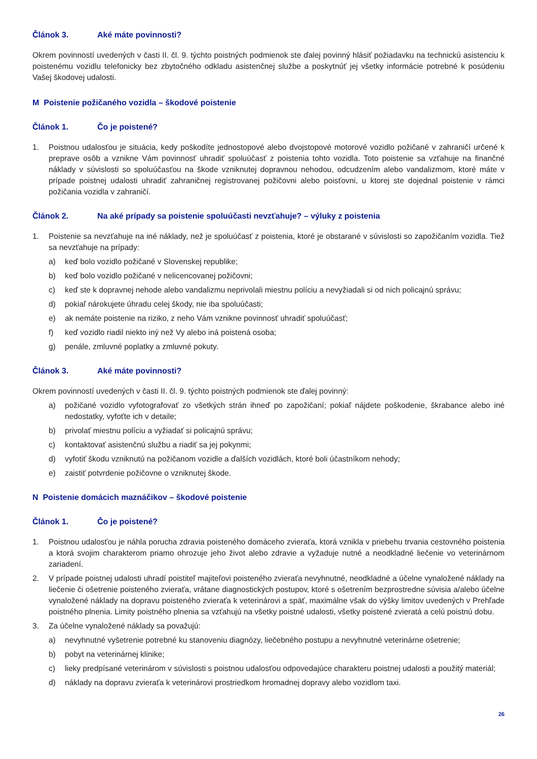Článok 3. Aké máte povinnosti?
Okrem povinností uvedených v časti II. čl. 9. týchto poistných podmienok ste ďalej povinný hlásiť požiadavku na technickú asistenciu k poistenému vozidlu telefonicky bez zbytočného odkladu asistenčnej službe a poskytnúť jej všetky informácie potrebné k posúdeniu Vašej škodovej udalosti.
M Poistenie požičaného vozidla – škodové poistenie
Článok 1. Čo je poistené?
1. Poistnou udalosťou je situácia, kedy poškodíte jednostopové alebo dvojstopové motorové vozidlo požičané v zahraničí určené k preprave osôb a vznikne Vám povinnosť uhradiť spoluúčasť z poistenia tohto vozidla. Toto poistenie sa vzťahuje na finančné náklady v súvislosti so spoluúčasťou na škode vzniknutej dopravnou nehodou, odcudzením alebo vandalizmom, ktoré máte v prípade poistnej udalosti uhradiť zahraničnej registrovanej požičovni alebo poisťovni, u ktorej ste dojednal poistenie v rámci požičania vozidla v zahraničí.
Článok 2. Na aké prípady sa poistenie spoluúčasti nevzťahuje? – výluky z poistenia
1. Poistenie sa nevzťahuje na iné náklady, než je spoluúčasť z poistenia, ktoré je obstarané v súvislosti so zapožičaním vozidla. Tiež sa nevzťahuje na prípady:
a) keď bolo vozidlo požičané v Slovenskej republike;
b) keď bolo vozidlo požičané v nelicencovanej požičovni;
c) keď ste k dopravnej nehode alebo vandalizmu neprivolali miestnu políciu a nevyžiadali si od nich policajnú správu;
d) pokiaľ nárokujete úhradu celej škody, nie iba spoluúčasti;
e) ak nemáte poistenie na riziko, z neho Vám vznikne povinnosť uhradiť spoluúčasť;
f) keď vozidlo riadil niekto iný než Vy alebo iná poistená osoba;
g) penále, zmluvné poplatky a zmluvné pokuty.
Článok 3. Aké máte povinnosti?
Okrem povinností uvedených v časti II. čl. 9. týchto poistných podmienok ste ďalej povinný:
a) požičané vozidlo vyfotografovať zo všetkých strán ihneď po zapožičaní; pokiaľ nájdete poškodenie, škrabance alebo iné nedostatky, vyfoťte ich v detaile;
b) privolať miestnu políciu a vyžiadať si policajnú správu;
c) kontaktovať asistenčnú službu a riadiť sa jej pokynmi;
d) vyfotiť škodu vzniknutú na požičanom vozidle a ďalších vozidlách, ktoré boli účastníkom nehody;
e) zaistiť potvrdenie požičovne o vzniknutej škode.
N Poistenie domácich maznáčikov – škodové poistenie
Článok 1. Čo je poistené?
1. Poistnou udalosťou je náhla porucha zdravia poisteného domáceho zvieraťa, ktorá vznikla v priebehu trvania cestovného poistenia a ktorá svojim charakterom priamo ohrozuje jeho život alebo zdravie a vyžaduje nutné a neodkladné liečenie vo veterinárnom zariadení.
2. V prípade poistnej udalosti uhradí poistiteľ majiteľovi poisteného zvieraťa nevyhnutné, neodkladné a účelne vynaložené náklady na liečenie či ošetrenie poisteného zvieraťa, vrátane diagnostických postupov, ktoré s ošetrením bezprostredne súvisia a/alebo účelne vynaložené náklady na dopravu poisteného zvieraťa k veterinárovi a späť, maximálne však do výšky limitov uvedených v Prehľade poistného plnenia. Limity poistného plnenia sa vzťahujú na všetky poistné udalosti, všetky poistené zvieratá a celú poistnú dobu.
3. Za účelne vynaložené náklady sa považujú:
a) nevyhnutné vyšetrenie potrebné ku stanoveniu diagnózy, liečebného postupu a nevyhnutné veterinárne ošetrenie;
b) pobyt na veterinárnej klinike;
c) lieky predpísané veterinárom v súvislosti s poistnou udalosťou odpovedajúce charakteru poistnej udalosti a použitý materiál;
d) náklady na dopravu zvieraťa k veterinárovi prostriedkom hromadnej dopravy alebo vozidlom taxi.
26